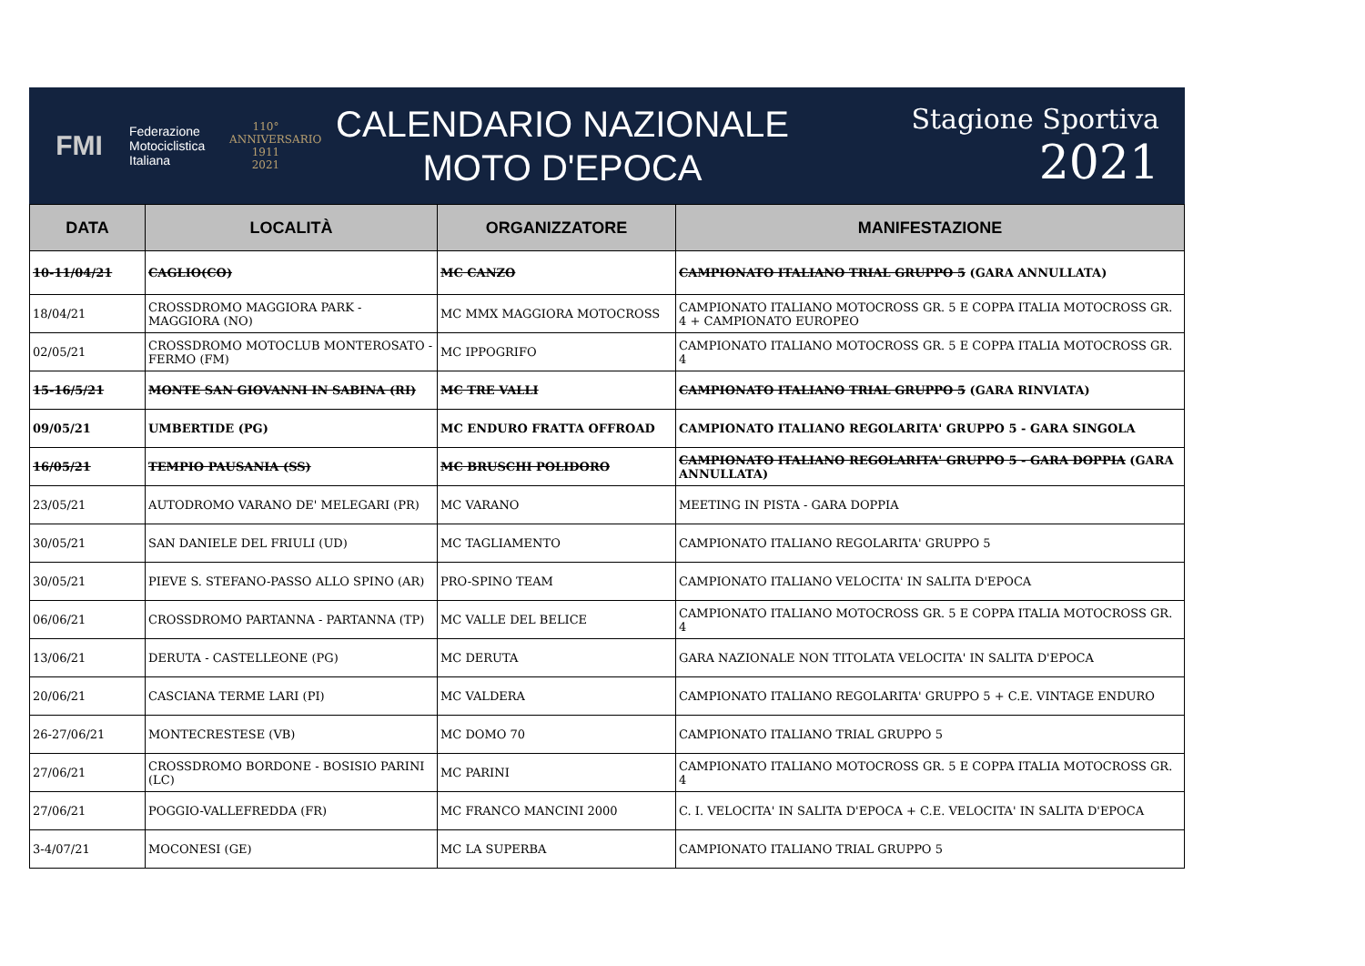FMI
Federazione
Motociclistica
Italiana
110°
ANNIVERSARIO
1911
2021
CALENDARIO NAZIONALE
MOTO D'EPOCA
Stagione Sportiva 2021
| DATA | LOCALITÀ | ORGANIZZATORE | MANIFESTAZIONE |
| --- | --- | --- | --- |
| 10-11/04/21 | CAGLIO(CO) | MC CANZO | CAMPIONATO ITALIANO TRIAL GRUPPO 5 (GARA ANNULLATA) |
| 18/04/21 | CROSSDROMO MAGGIORA PARK - MAGGIORA (NO) | MC MMX MAGGIORA MOTOCROSS | CAMPIONATO ITALIANO MOTOCROSS GR. 5 E COPPA ITALIA MOTOCROSS GR. 4 + CAMPIONATO EUROPEO |
| 02/05/21 | CROSSDROMO MOTOCLUB MONTEROSATO - FERMO (FM) | MC IPPOGRIFO | CAMPIONATO ITALIANO MOTOCROSS GR. 5 E COPPA ITALIA MOTOCROSS GR. 4 |
| 15-16/5/21 | MONTE SAN GIOVANNI IN SABINA (RI) | MC TRE VALLI | CAMPIONATO ITALIANO TRIAL GRUPPO 5 (GARA RINVIATA) |
| 09/05/21 | UMBERTIDE (PG) | MC ENDURO FRATTA OFFROAD | CAMPIONATO ITALIANO REGOLARITA' GRUPPO 5 - GARA SINGOLA |
| 16/05/21 | TEMPIO PAUSANIA (SS) | MC BRUSCHI POLIDORO | CAMPIONATO ITALIANO REGOLARITA' GRUPPO 5 - GARA DOPPIA (GARA ANNULLATA) |
| 23/05/21 | AUTODROMO VARANO DE' MELEGARI (PR) | MC VARANO | MEETING IN PISTA - GARA DOPPIA |
| 30/05/21 | SAN DANIELE DEL FRIULI (UD) | MC TAGLIAMENTO | CAMPIONATO ITALIANO REGOLARITA' GRUPPO 5 |
| 30/05/21 | PIEVE S. STEFANO-PASSO ALLO SPINO (AR) | PRO-SPINO TEAM | CAMPIONATO ITALIANO VELOCITA' IN SALITA D'EPOCA |
| 06/06/21 | CROSSDROMO PARTANNA - PARTANNA (TP) | MC VALLE DEL BELICE | CAMPIONATO ITALIANO MOTOCROSS GR. 5 E COPPA ITALIA MOTOCROSS GR. 4 |
| 13/06/21 | DERUTA - CASTELLEONE (PG) | MC DERUTA | GARA NAZIONALE NON TITOLATA VELOCITA' IN SALITA D'EPOCA |
| 20/06/21 | CASCIANA TERME LARI (PI) | MC VALDERA | CAMPIONATO ITALIANO REGOLARITA' GRUPPO 5 + C.E. VINTAGE ENDURO |
| 26-27/06/21 | MONTECRESTESE (VB) | MC DOMO 70 | CAMPIONATO ITALIANO TRIAL GRUPPO 5 |
| 27/06/21 | CROSSDROMO BORDONE - BOSISIO PARINI (LC) | MC PARINI | CAMPIONATO ITALIANO MOTOCROSS GR. 5 E COPPA ITALIA MOTOCROSS GR. 4 |
| 27/06/21 | POGGIO-VALLEFREDDA (FR) | MC FRANCO MANCINI 2000 | C. I. VELOCITA' IN SALITA D'EPOCA + C.E. VELOCITA' IN SALITA D'EPOCA |
| 3-4/07/21 | MOCONESI (GE) | MC LA SUPERBA | CAMPIONATO ITALIANO TRIAL GRUPPO 5 |